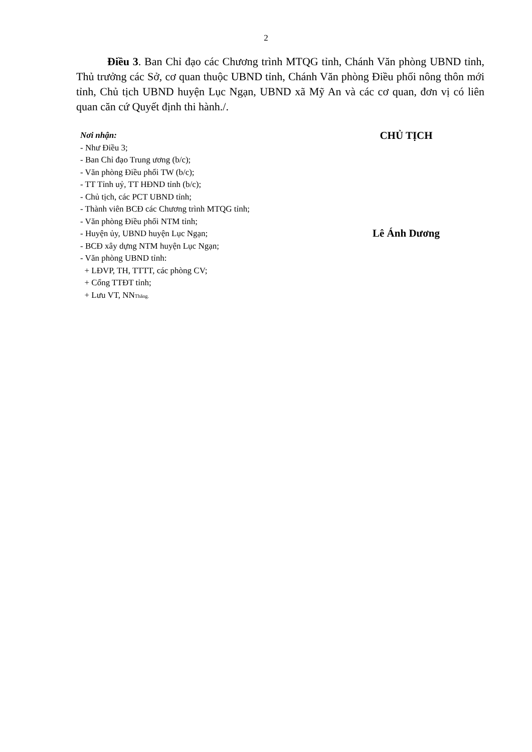2
Điều 3. Ban Chỉ đạo các Chương trình MTQG tỉnh, Chánh Văn phòng UBND tỉnh, Thủ trưởng các Sở, cơ quan thuộc UBND tỉnh, Chánh Văn phòng Điều phối nông thôn mới tỉnh, Chủ tịch UBND huyện Lục Ngạn, UBND xã Mỹ An và các cơ quan, đơn vị có liên quan căn cứ Quyết định thi hành./.
Nơi nhận:
- Như Điều 3;
- Ban Chỉ đạo Trung ương (b/c);
- Văn phòng Điều phối TW (b/c);
- TT Tỉnh uỷ, TT HĐND tỉnh (b/c);
- Chủ tịch, các PCT UBND tỉnh;
- Thành viên BCĐ các Chương trình MTQG tỉnh;
- Văn phòng Điều phối NTM tỉnh;
- Huyện ủy, UBND huyện Lục Ngạn;
- BCĐ xây dựng NTM huyện Lục Ngạn;
- Văn phòng UBND tỉnh:
+ LĐVP, TH, TTTT, các phòng CV;
+ Cổng TTĐT tỉnh;
+ Lưu VT, NNThăng.
CHỦ TỊCH
Lê Ánh Dương